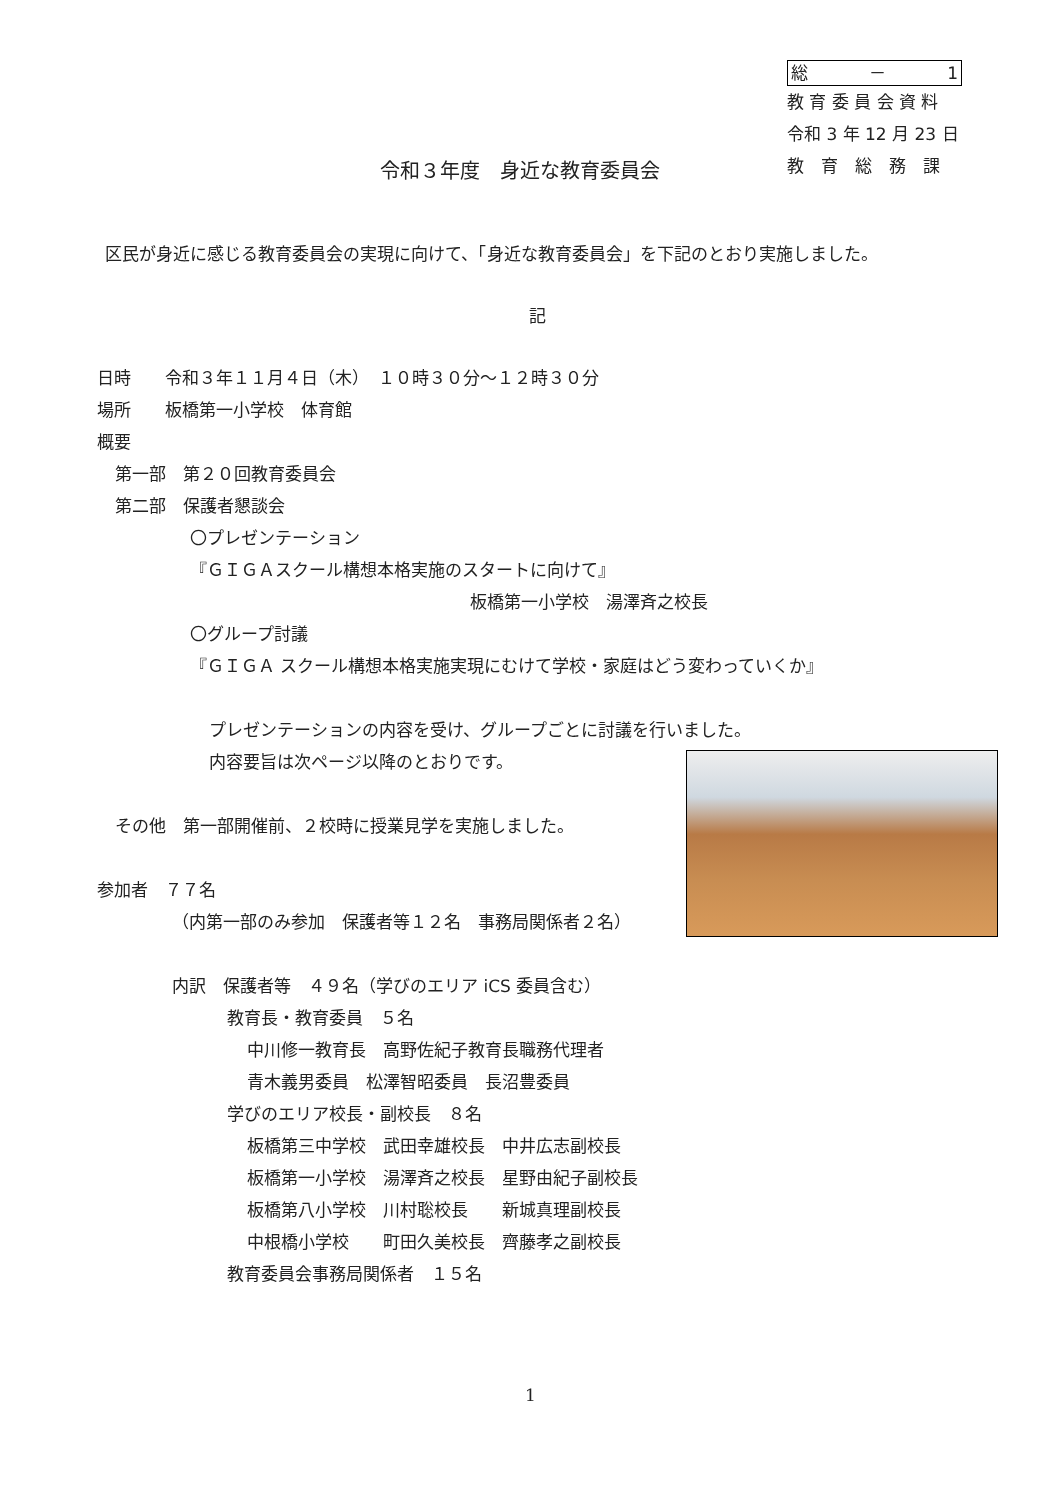総 － 1
教 育 委 員 会 資 料
令和 3 年 12 月 23 日
教　育　総　務　課
令和３年度　身近な教育委員会
区民が身近に感じる教育委員会の実現に向けて、「身近な教育委員会」を下記のとおり実施しました。
記
日時　　令和３年１１月４日（木）　１０時３０分～１２時３０分
場所　　板橋第一小学校　体育館
概要
第一部　第２０回教育委員会
第二部　保護者懇談会
〇プレゼンテーション
『ＧＩＧＡスクール構想本格実施のスタートに向けて』
板橋第一小学校　湯澤斉之校長
〇グループ討議
『ＧＩＧＡ スクール構想本格実施実現にむけて学校・家庭はどう変わっていくか』
プレゼンテーションの内容を受け、グループごとに討議を行いました。
内容要旨は次ページ以降のとおりです。
その他　第一部開催前、２校時に授業見学を実施しました。
参加者　７７名
（内第一部のみ参加　保護者等１２名　事務局関係者２名）
内訳　保護者等　４９名（学びのエリア iCS 委員含む）
教育長・教育委員　５名
中川修一教育長　高野佐紀子教育長職務代理者
青木義男委員　松澤智昭委員　長沼豊委員
学びのエリア校長・副校長　８名
板橋第三中学校　武田幸雄校長　中井広志副校長
板橋第一小学校　湯澤斉之校長　星野由紀子副校長
板橋第八小学校　川村聡校長　　新城真理副校長
中根橋小学校　　町田久美校長　齊藤孝之副校長
教育委員会事務局関係者　１５名
1